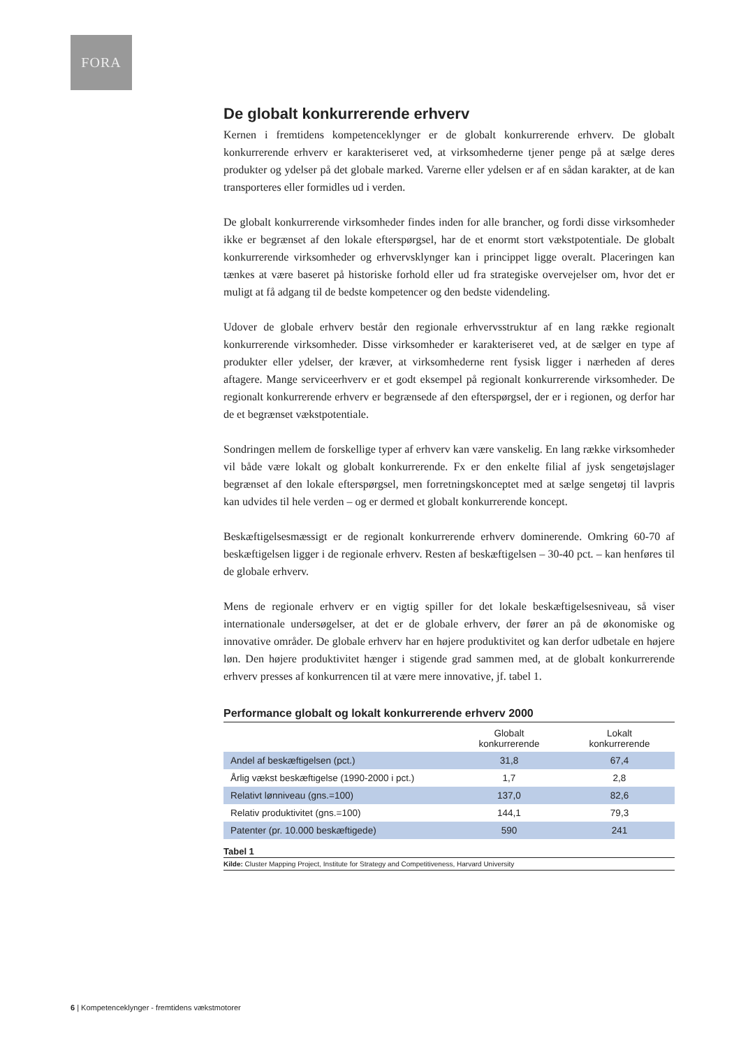FORA
De globalt konkurrerende erhverv
Kernen i fremtidens kompetenceklynger er de globalt konkurrerende erhverv. De globalt konkurrerende erhverv er karakteriseret ved, at virksomhederne tjener penge på at sælge deres produkter og ydelser på det globale marked. Varerne eller ydelsen er af en sådan karakter, at de kan transporteres eller formidles ud i verden.
De globalt konkurrerende virksomheder findes inden for alle brancher, og fordi disse virksomheder ikke er begrænset af den lokale efterspørgsel, har de et enormt stort vækstpotentiale. De globalt konkurrerende virksomheder og erhvervsklynger kan i princippet ligge overalt. Placeringen kan tænkes at være baseret på historiske forhold eller ud fra strategiske overvejelser om, hvor det er muligt at få adgang til de bedste kompetencer og den bedste videndeling.
Udover de globale erhverv består den regionale erhvervsstruktur af en lang række regionalt konkurrerende virksomheder. Disse virksomheder er karakteriseret ved, at de sælger en type af produkter eller ydelser, der kræver, at virksomhederne rent fysisk ligger i nærheden af deres aftagere. Mange serviceerhverv er et godt eksempel på regionalt konkurrerende virksomheder. De regionalt konkurrerende erhverv er begrænsede af den efterspørgsel, der er i regionen, og derfor har de et begrænset vækstpotentiale.
Sondringen mellem de forskellige typer af erhverv kan være vanskelig. En lang række virksomheder vil både være lokalt og globalt konkurrerende. Fx er den enkelte filial af jysk sengetøjslager begrænset af den lokale efterspørgsel, men forretningskonceptet med at sælge sengetøj til lavpris kan udvides til hele verden – og er dermed et globalt konkurrerende koncept.
Beskæftigelsesmæssigt er de regionalt konkurrerende erhverv dominerende. Omkring 60-70 af beskæftigelsen ligger i de regionale erhverv. Resten af beskæftigelsen – 30-40 pct. – kan henføres til de globale erhverv.
Mens de regionale erhverv er en vigtig spiller for det lokale beskæftigelsesniveau, så viser internationale undersøgelser, at det er de globale erhverv, der fører an på de økonomiske og innovative områder. De globale erhverv har en højere produktivitet og kan derfor udbetale en højere løn. Den højere produktivitet hænger i stigende grad sammen med, at de globalt konkurrerende erhverv presses af konkurrencen til at være mere innovative, jf. tabel 1.
Performance globalt og lokalt konkurrerende erhverv 2000
| | Globalt konkurrerende | Lokalt konkurrerende |
| --- | --- | --- |
| Andel af beskæftigelsen (pct.) | 31,8 | 67,4 |
| Årlig vækst beskæftigelse (1990-2000 i pct.) | 1,7 | 2,8 |
| Relativt lønniveau (gns.=100) | 137,0 | 82,6 |
| Relativ produktivitet (gns.=100) | 144,1 | 79,3 |
| Patenter (pr. 10.000 beskæftigede) | 590 | 241 |
Tabel 1
Kilde: Cluster Mapping Project, Institute for Strategy and Competitiveness, Harvard University
6 | Kompetenceklynger - fremtidens vækstmotorer